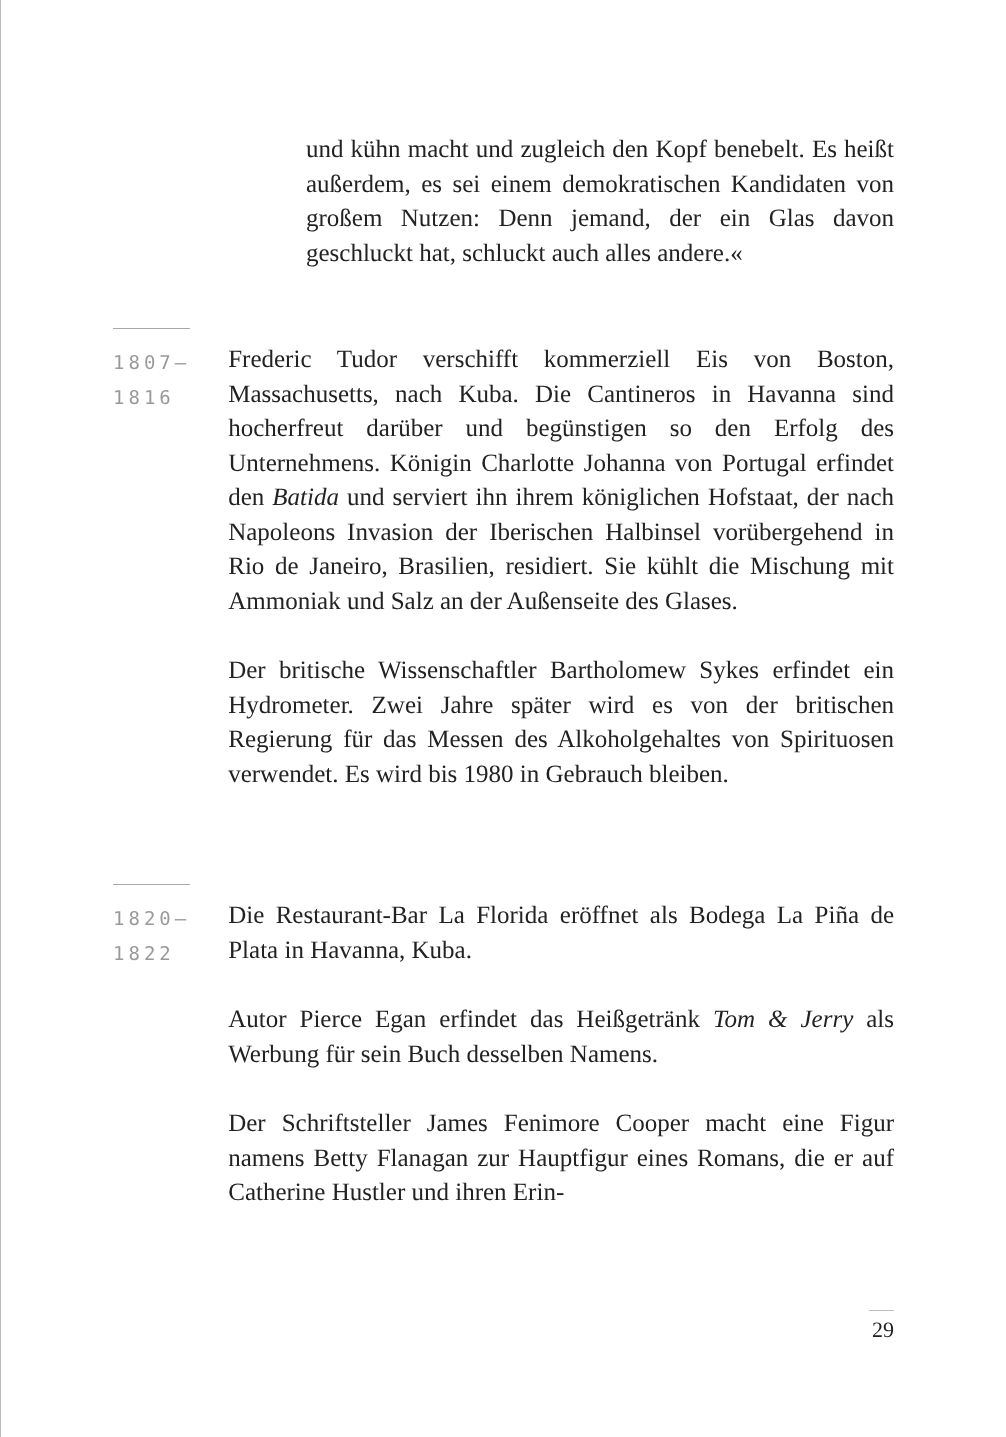und kühn macht und zugleich den Kopf benebelt. Es heißt außerdem, es sei einem demokratischen Kandidaten von großem Nutzen: Denn jemand, der ein Glas davon geschluckt hat, schluckt auch alles andere.«
1807–1816
Frederic Tudor verschifft kommerziell Eis von Boston, Massachusetts, nach Kuba. Die Cantineros in Havanna sind hocherfreut darüber und begünstigen so den Erfolg des Unternehmens. Königin Charlotte Johanna von Portugal erfindet den Batida und serviert ihn ihrem königlichen Hofstaat, der nach Napoleons Invasion der Iberischen Halbinsel vorübergehend in Rio de Janeiro, Brasilien, residiert. Sie kühlt die Mischung mit Ammoniak und Salz an der Außenseite des Glases.
Der britische Wissenschaftler Bartholomew Sykes erfindet ein Hydrometer. Zwei Jahre später wird es von der britischen Regierung für das Messen des Alkoholgehaltes von Spirituosen verwendet. Es wird bis 1980 in Gebrauch bleiben.
1820–1822
Die Restaurant-Bar La Florida eröffnet als Bodega La Piña de Plata in Havanna, Kuba.
Autor Pierce Egan erfindet das Heißgetränk Tom & Jerry als Werbung für sein Buch desselben Namens.
Der Schriftsteller James Fenimore Cooper macht eine Figur namens Betty Flanagan zur Hauptfigur eines Romans, die er auf Catherine Hustler und ihren Erin-
29